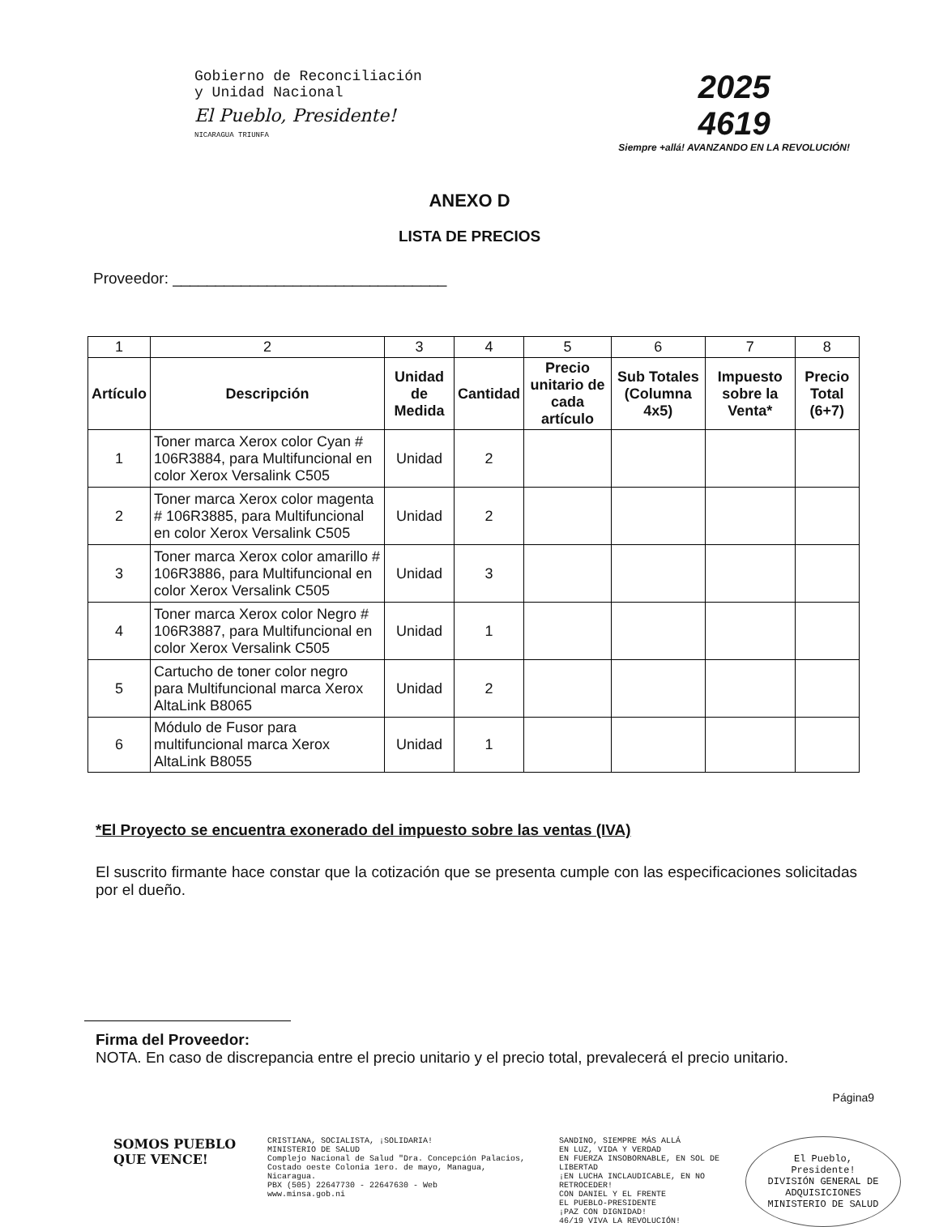Gobierno de Reconciliación
y Unidad Nacional
El Pueblo, Presidente!
NICARAGUA TRIUNFA
2025
4619
Siempre +allá! AVANZANDO EN LA REVOLUCIÓN!
ANEXO D
LISTA DE PRECIOS
Proveedor: ________________________________
| 1 | 2 | 3 | 4 | 5 | 6 | 7 | 8 |
| Artículo | Descripción | Unidad de Medida | Cantidad | Precio unitario de cada artículo | Sub Totales (Columna 4x5) | Impuesto sobre la Venta* | Precio Total (6+7) |
| 1 | Toner marca Xerox color Cyan # 106R3884, para Multifuncional en color Xerox Versalink C505 | Unidad | 2 | | | | |
| 2 | Toner marca Xerox color magenta # 106R3885, para Multifuncional en color Xerox Versalink C505 | Unidad | 2 | | | | |
| 3 | Toner marca Xerox color amarillo # 106R3886, para Multifuncional en color Xerox Versalink C505 | Unidad | 3 | | | | |
| 4 | Toner marca Xerox color Negro # 106R3887, para Multifuncional en color Xerox Versalink C505 | Unidad | 1 | | | | |
| 5 | Cartucho de toner color negro para Multifuncional marca Xerox AltaLink B8065 | Unidad | 2 | | | | |
| 6 | Módulo de Fusor para multifuncional marca Xerox AltaLink B8055 | Unidad | 1 | | | | |
*El Proyecto se encuentra exonerado del impuesto sobre las ventas (IVA)
El suscrito firmante hace constar que la cotización que se presenta cumple con las especificaciones solicitadas por el dueño.
Firma del Proveedor:
NOTA. En caso de discrepancia entre el precio unitario y el precio total, prevalecerá el precio unitario.
Página9
SOMOS PUEBLO QUE VENCE!
CRISTIANA, SOCIALISTA, ¡SOLIDARIA!
MINISTERIO DE SALUD
Complejo Nacional de Salud "Dra. Concepción Palacios,
Costado oeste Colonia 1ero. de mayo, Managua, Nicaragua.
PBX (505) 22647730 - 22647630 - Web
www.minsa.gob.ni
SANDINO, SIEMPRE MÁS ALLÁ
EN LUZ, VIDA Y VERDAD
EN FUERZA INSOBORNABLE, EN SOL DE LIBERTAD
¡EN LUCHA INCLAUDICABLE, EN NO RETROCEDER!
CON DANIEL Y EL FRENTE
EL PUEBLO-PRESIDENTE
¡PAZ CON DIGNIDAD!
46/19 VIVA LA REVOLUCIÓN!
El Pueblo, Presidente!
DIVISIÓN GENERAL DE ADQUISICIONES
MINISTERIO DE SALUD